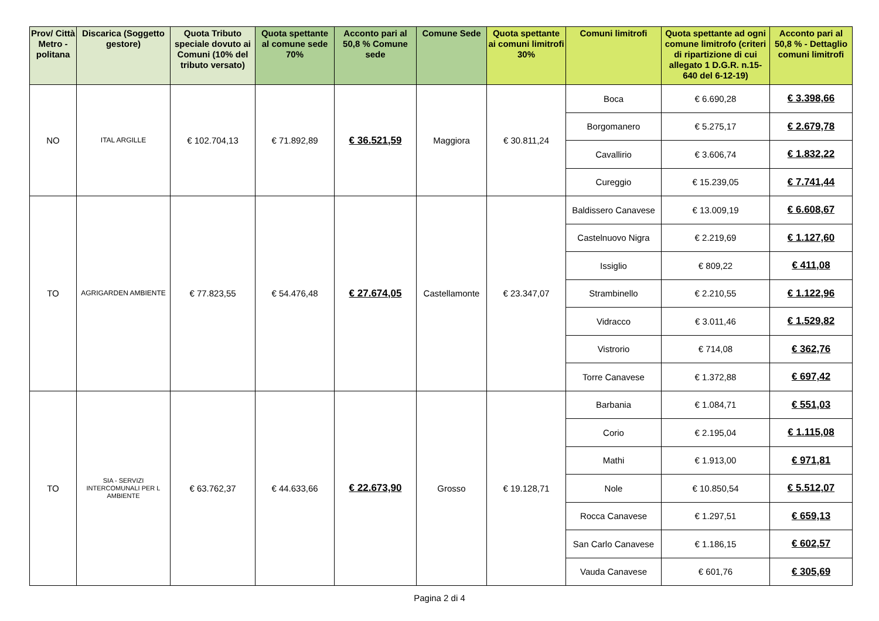| Prov/ Città Metro - politana | Discarica (Soggetto gestore) | Quota Tributo speciale dovuto ai Comuni (10% del tributo versato) | Quota spettante al comune sede 70% | Acconto pari al 50,8 % Comune sede | Comune Sede | Quota spettante ai comuni limitrofi 30% | Comuni limitrofi | Quota spettante ad ogni comune limitrofo (criteri di ripartizione di cui allegato 1 D.G.R. n.15-640 del 6-12-19) | Acconto pari al 50,8 % - Dettaglio comuni limitrofi |
| --- | --- | --- | --- | --- | --- | --- | --- | --- | --- |
| NO | ITAL ARGILLE | € 102.704,13 | € 71.892,89 | € 36.521,59 | Maggiora | € 30.811,24 | Boca | € 6.690,28 | € 3.398,66 |
| | | | | | | | Borgomanero | € 5.275,17 | € 2.679,78 |
| | | | | | | | Cavallirio | € 3.606,74 | € 1.832,22 |
| | | | | | | | Cureggio | € 15.239,05 | € 7.741,44 |
| TO | AGRIGARDEN AMBIENTE | € 77.823,55 | € 54.476,48 | € 27.674,05 | Castellamonte | € 23.347,07 | Baldissero Canavese | € 13.009,19 | € 6.608,67 |
| | | | | | | | Castelnuovo Nigra | € 2.219,69 | € 1.127,60 |
| | | | | | | | Issiglio | € 809,22 | € 411,08 |
| | | | | | | | Strambinello | € 2.210,55 | € 1.122,96 |
| | | | | | | | Vidracco | € 3.011,46 | € 1.529,82 |
| | | | | | | | Vistrorio | € 714,08 | € 362,76 |
| | | | | | | | Torre Canavese | € 1.372,88 | € 697,42 |
| TO | SIA - SERVIZI INTERCOMUNALI PER L AMBIENTE | € 63.762,37 | € 44.633,66 | € 22.673,90 | Grosso | € 19.128,71 | Barbania | € 1.084,71 | € 551,03 |
| | | | | | | | Corio | € 2.195,04 | € 1.115,08 |
| | | | | | | | Mathi | € 1.913,00 | € 971,81 |
| | | | | | | | Nole | € 10.850,54 | € 5.512,07 |
| | | | | | | | Rocca Canavese | € 1.297,51 | € 659,13 |
| | | | | | | | San Carlo Canavese | € 1.186,15 | € 602,57 |
| | | | | | | | Vauda Canavese | € 601,76 | € 305,69 |
Pagina 2 di 4